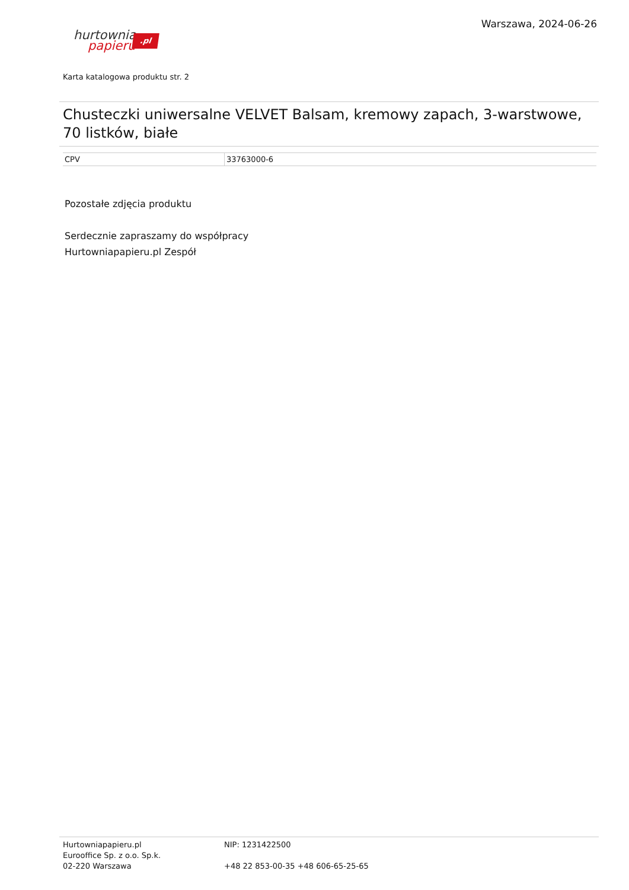Warszawa, 2024-06-26
hurtownia
papieru
.pl
Karta katalogowa produktu str. 2
Chusteczki uniwersalne VELVET Balsam, kremowy zapach, 3-warstwowe, 70 listków, białe
| CPV | 33763000-6 |
Pozostałe zdjęcia produktu
Serdecznie zapraszamy do współpracy
Hurtowniapapieru.pl Zespół
Hurtowniapapieru.pl
Eurooffice Sp. z o.o. Sp.k.
02-220 Warszawa
NIP: 1231422500
+48 22 853-00-35 +48 606-65-25-65